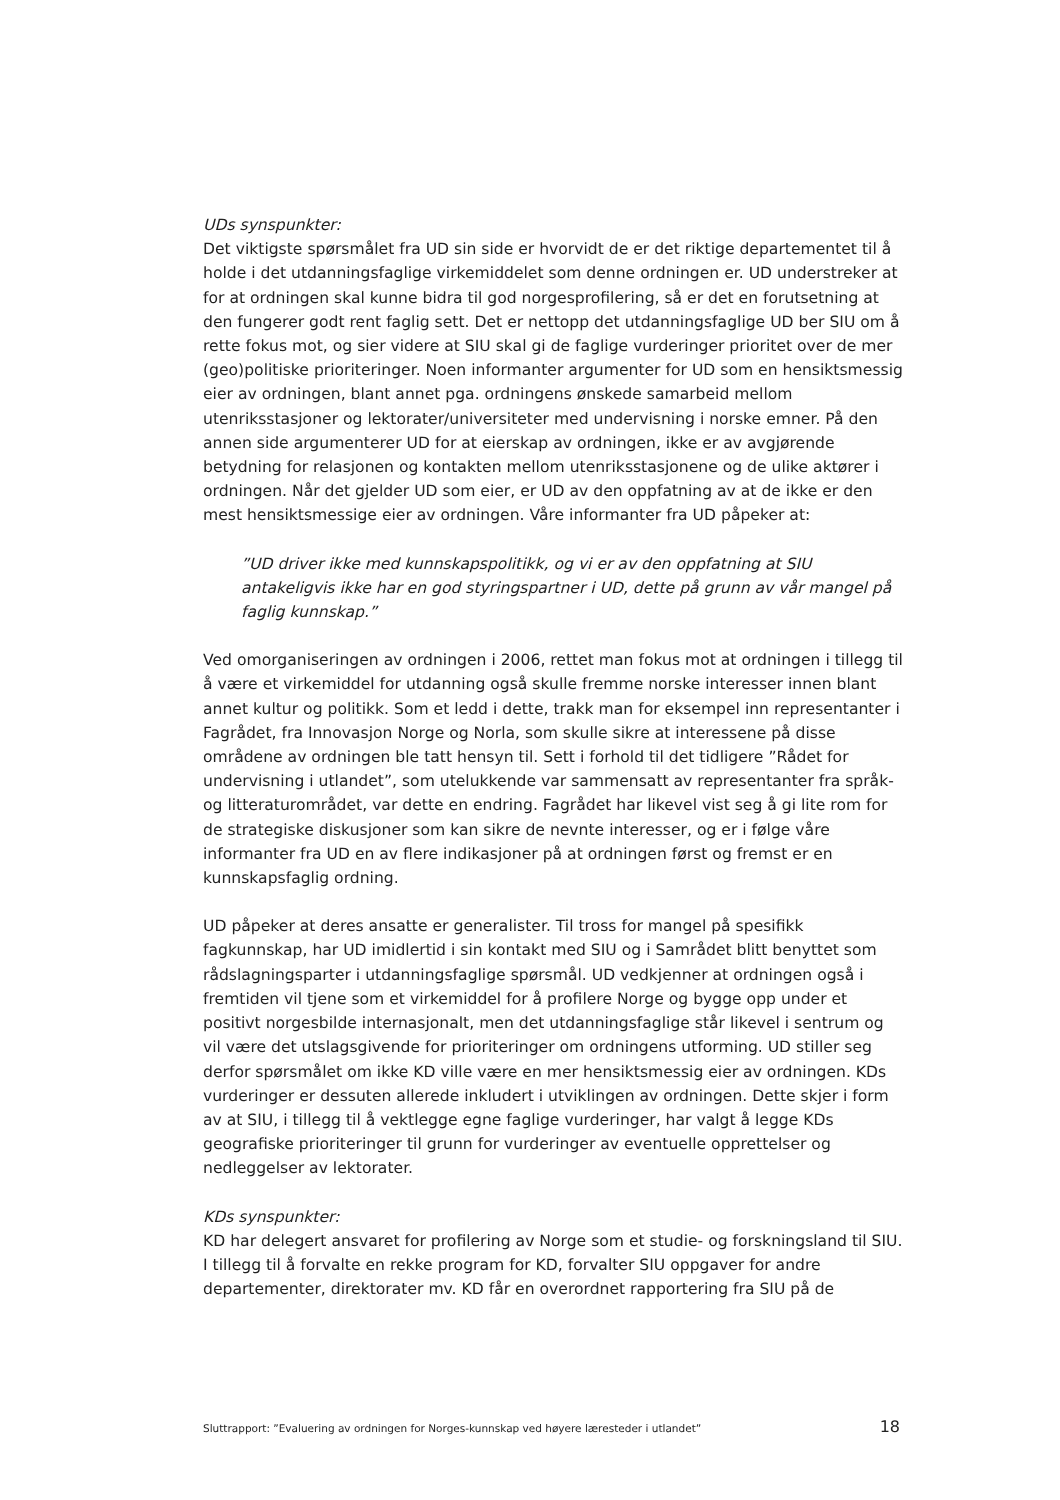UDs synspunkter:
Det viktigste spørsmålet fra UD sin side er hvorvidt de er det riktige departementet til å holde i det utdanningsfaglige virkemiddelet som denne ordningen er. UD understreker at for at ordningen skal kunne bidra til god norgesprofilering, så er det en forutsetning at den fungerer godt rent faglig sett. Det er nettopp det utdanningsfaglige UD ber SIU om å rette fokus mot, og sier videre at SIU skal gi de faglige vurderinger prioritet over de mer (geo)politiske prioriteringer. Noen informanter argumenter for UD som en hensiktsmessig eier av ordningen, blant annet pga. ordningens ønskede samarbeid mellom utenriksstasjoner og lektorater/universiteter med undervisning i norske emner. På den annen side argumenterer UD for at eierskap av ordningen, ikke er av avgjørende betydning for relasjonen og kontakten mellom utenriksstasjonene og de ulike aktører i ordningen. Når det gjelder UD som eier, er UD av den oppfatning av at de ikke er den mest hensiktsmessige eier av ordningen. Våre informanter fra UD påpeker at:
”UD driver ikke med kunnskapspolitikk, og vi er av den oppfatning at SIU antakeligvis ikke har en god styringspartner i UD, dette på grunn av vår mangel på faglig kunnskap.”
Ved omorganiseringen av ordningen i 2006, rettet man fokus mot at ordningen i tillegg til å være et virkemiddel for utdanning også skulle fremme norske interesser innen blant annet kultur og politikk. Som et ledd i dette, trakk man for eksempel inn representanter i Fagrådet, fra Innovasjon Norge og Norla, som skulle sikre at interessene på disse områdene av ordningen ble tatt hensyn til. Sett i forhold til det tidligere ”Rådet for undervisning i utlandet”, som utelukkende var sammensatt av representanter fra språk- og litteraturområdet, var dette en endring. Fagrådet har likevel vist seg å gi lite rom for de strategiske diskusjoner som kan sikre de nevnte interesser, og er i følge våre informanter fra UD en av flere indikasjoner på at ordningen først og fremst er en kunnskapsfaglig ordning.
UD påpeker at deres ansatte er generalister. Til tross for mangel på spesifikk fagkunnskap, har UD imidlertid i sin kontakt med SIU og i Samrådet blitt benyttet som rådslagningsparter i utdanningsfaglige spørsmål. UD vedkjenner at ordningen også i fremtiden vil tjene som et virkemiddel for å profilere Norge og bygge opp under et positivt norgesbilde internasjonalt, men det utdanningsfaglige står likevel i sentrum og vil være det utslagsgivende for prioriteringer om ordningens utforming. UD stiller seg derfor spørsmålet om ikke KD ville være en mer hensiktsmessig eier av ordningen. KDs vurderinger er dessuten allerede inkludert i utviklingen av ordningen. Dette skjer i form av at SIU, i tillegg til å vektlegge egne faglige vurderinger, har valgt å legge KDs geografiske prioriteringer til grunn for vurderinger av eventuelle opprettelser og nedleggelser av lektorater.
KDs synspunkter:
KD har delegert ansvaret for profilering av Norge som et studie- og forskningsland til SIU. I tillegg til å forvalte en rekke program for KD, forvalter SIU oppgaver for andre departementer, direktorater mv. KD får en overordnet rapportering fra SIU på de
Sluttrapport: ”Evaluering av ordningen for Norges-kunnskap ved høyere læresteder i utlandet” 18